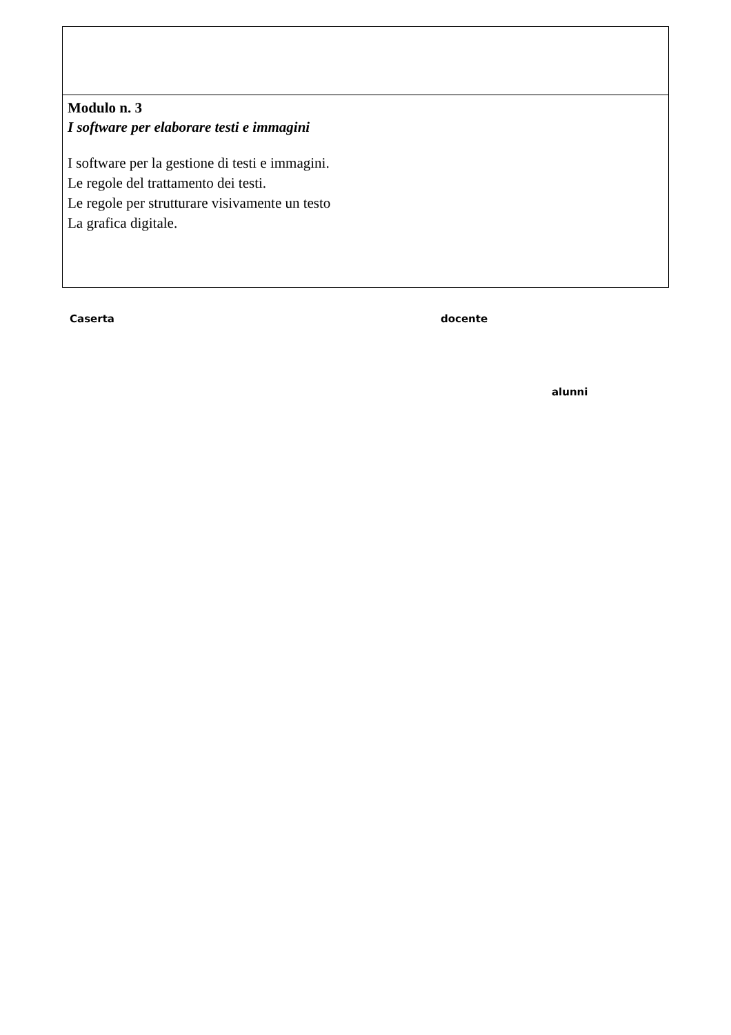| Modulo n. 3 I software per elaborare testi e immagini I software per la gestione di testi e immagini. Le regole del trattamento dei testi. Le regole per strutturare visivamente un testo La grafica digitale. |
Caserta docente
alunni